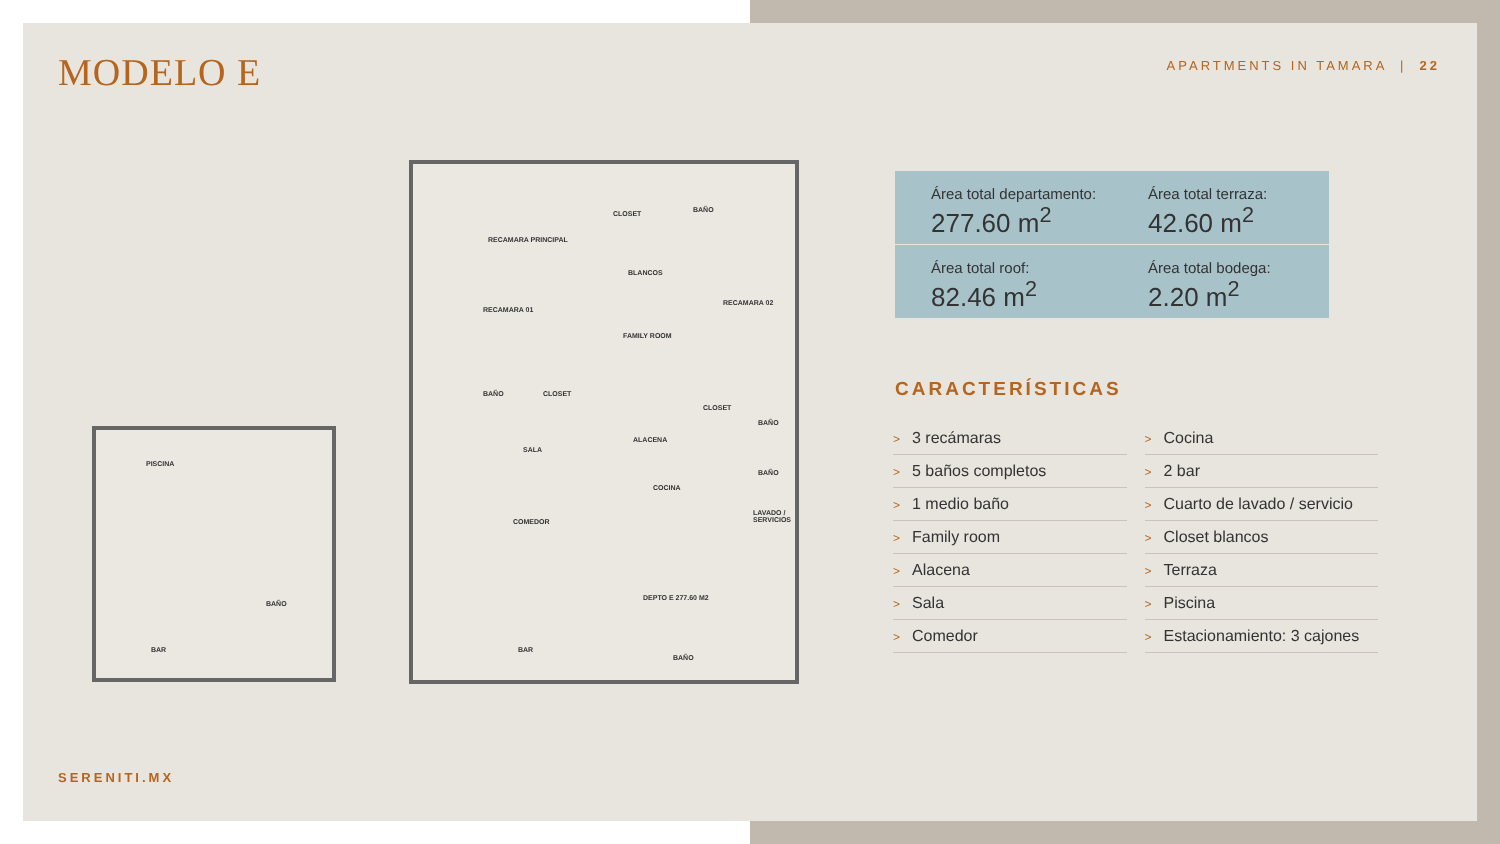MODELO E APARTMENTS IN TAMARA | 22
PISCINA
BAÑO
BAR
RECAMARA PRINCIPAL
CLOSET BAÑO
BLANCOS
RECAMARA 01
RECAMARA 02
FAMILY ROOM
BAÑO CLOSET
CLOSET
BAÑO
ALACENA
SALA
BAÑO
COCINA
LAVADO / SERVICIOS
COMEDOR
DEPTO E 277.60 M2
BAR
BAÑO
Área total departamento:
277.60 m<sup>2</sup>
Área total terraza:
42.60 m<sup>2</sup>
Área total roof:
82.46 m<sup>2</sup>
Área total bodega:
2.20 m<sup>2</sup>
CARACTERÍSTICAS
> 3 recámaras
> Cocina
> 5 baños completos
> 2 bar
> 1 medio baño
> Cuarto de lavado / servicio
> Family room
> Closet blancos
> Alacena
> Terraza
> Sala
> Piscina
> Comedor
> Estacionamiento: 3 cajones
SERENITI.MX